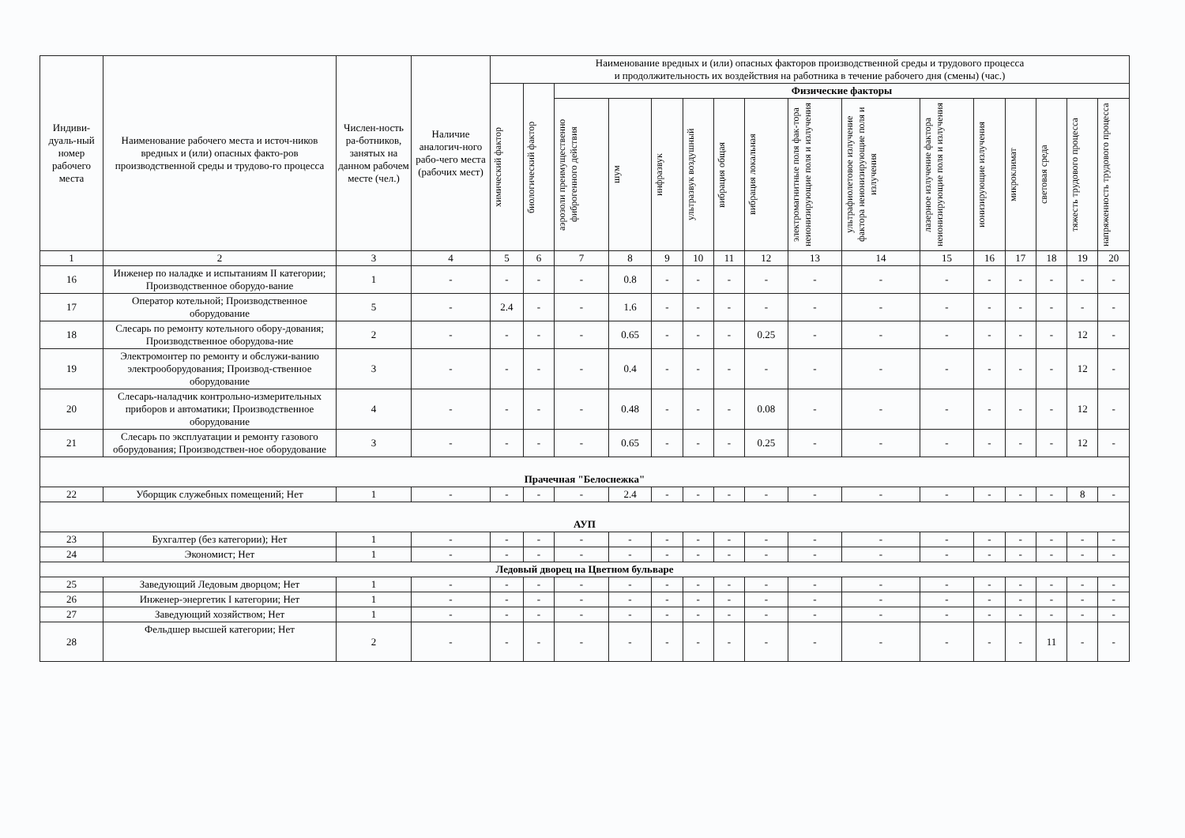| Индиви-дуаль-ный номер рабочего места | Наименование рабочего места и источ-ников вредных и (или) опасных факто-ров производственной среды и трудово-го процесса | Числен-ность ра-ботников, занятых на данном рабочем месте (чел.) | Наличие аналогич-ного рабо-чего места (рабочих мест) | Наименование вредных и (или) опасных факторов производственной среды и трудового процесса и продолжительность их воздействия на работника в течение рабочего дня (смены) (час.) | | | | | | | | | | | | | | | |
| --- | --- | --- | --- | --- | --- | --- | --- | --- | --- | --- | --- | --- | --- | --- | --- | --- | --- | --- | --- |
| | | | | химический фактор | биологический фактор | Физические факторы | | | | | | | | | | | | | |
| | | | | | | аэрозоли преимущественно фиброгенного действия | шум | инфразвук | ультразвук воздушный | вибрация общая | вибрация локальная | электромагнитные поля фак-тора неионизирующие поля и излучения | ультрафиолетовое излучение фактора неионизирующие поля и излучения | лазерное излучение фактора неионизирующие поля и излучения | ионизирующие излучения | микроклимат | световая среда | тяжесть трудового процесса | напряженность трудового процесса |
| 1 | 2 | 3 | 4 | 5 | 6 | 7 | 8 | 9 | 10 | 11 | 12 | 13 | 14 | 15 | 16 | 17 | 18 | 19 | 20 |
| 16 | Инженер по наладке и испытаниям II категории; Производственное оборудо-вание | 1 | - | - | - | - | 0.8 | - | - | - | - | - | - | - | - | - | - | - | - |
| 17 | Оператор котельной; Производственное оборудование | 5 | - | 2.4 | - | - | 1.6 | - | - | - | - | - | - | - | - | - | - | - | - |
| 18 | Слесарь по ремонту котельного обору-дования; Производственное оборудова-ние | 2 | - | - | - | - | 0.65 | - | - | - | 0.25 | - | - | - | - | - | - | 12 | - |
| 19 | Электромонтер по ремонту и обслужи-ванию электрооборудования; Производ-ственное оборудование | 3 | - | - | - | - | 0.4 | - | - | - | - | - | - | - | - | - | - | 12 | - |
| 20 | Слесарь-наладчик контрольно-измерительных приборов и автоматики; Производственное оборудование | 4 | - | - | - | - | 0.48 | - | - | - | 0.08 | - | - | - | - | - | - | 12 | - |
| 21 | Слесарь по эксплуатации и ремонту газового оборудования; Производствен-ное оборудование | 3 | - | - | - | - | 0.65 | - | - | - | 0.25 | - | - | - | - | - | - | 12 | - |
| Прачечная "Белоснежка" | | | | | | | | | | | | | | | | | | | |
| 22 | Уборщик служебных помещений; Нет | 1 | - | - | - | - | 2.4 | - | - | - | - | - | - | - | - | - | - | 8 | - |
| АУП | | | | | | | | | | | | | | | | | | | |
| 23 | Бухгалтер (без категории); Нет | 1 | - | - | - | - | - | - | - | - | - | - | - | - | - | - | - | - | - |
| 24 | Экономист; Нет | 1 | - | - | - | - | - | - | - | - | - | - | - | - | - | - | - | - | - |
| Ледовый дворец на Цветном бульваре | | | | | | | | | | | | | | | | | | | |
| 25 | Заведующий Ледовым дворцом; Нет | 1 | - | - | - | - | - | - | - | - | - | - | - | - | - | - | - | - | - |
| 26 | Инженер-энергетик I категории; Нет | 1 | - | - | - | - | - | - | - | - | - | - | - | - | - | - | - | - | - |
| 27 | Заведующий хозяйством; Нет | 1 | - | - | - | - | - | - | - | - | - | - | - | - | - | - | - | - | - |
| 28 | Фельдшер высшей категории; Нет | 2 | - | - | - | - | - | - | - | - | - | - | - | - | - | - | 11 | - | - |